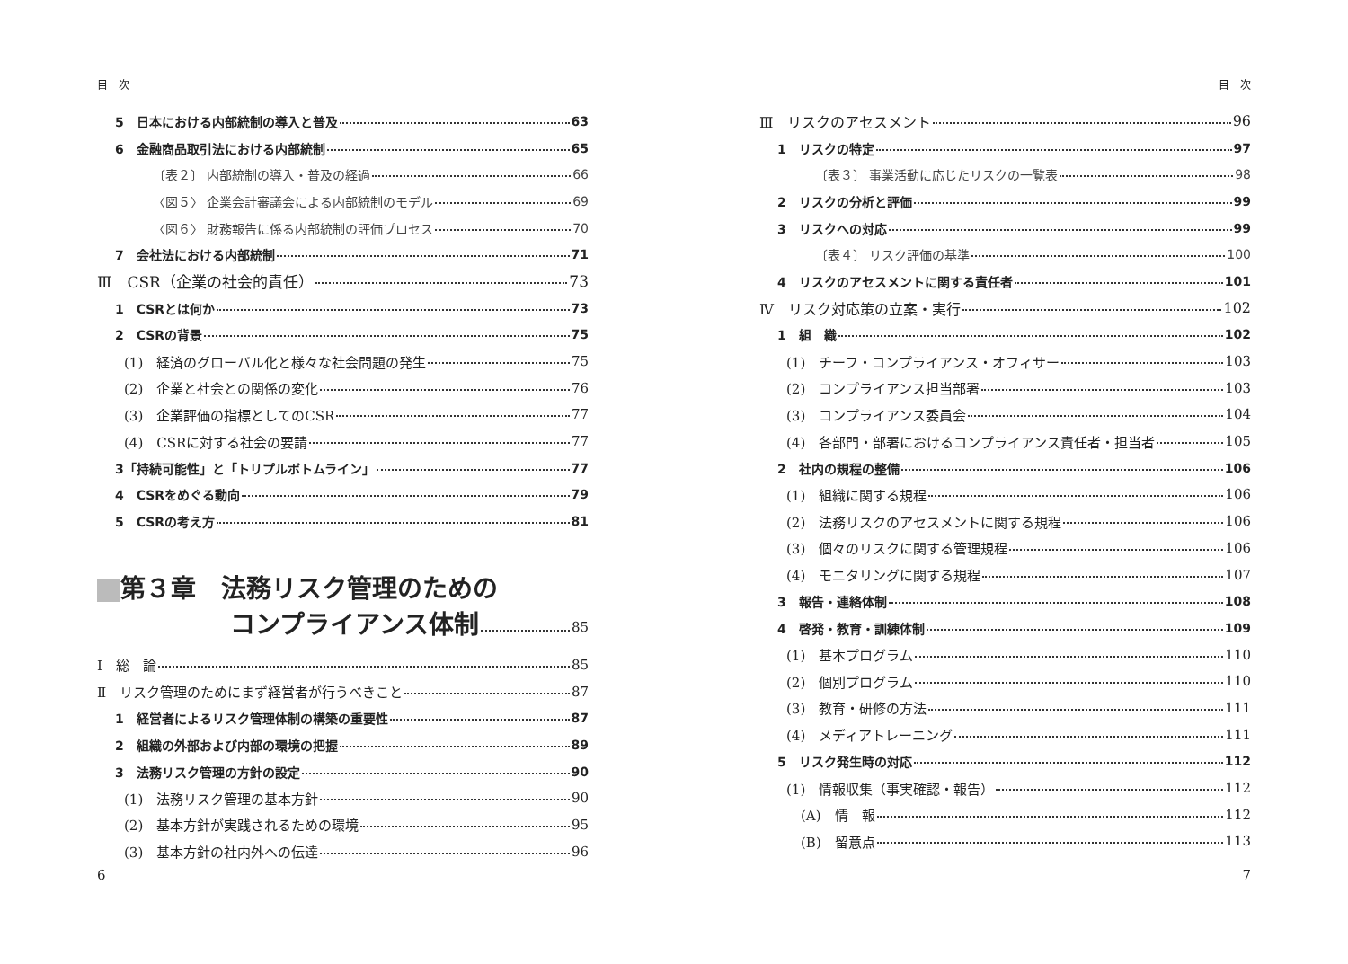目　次
5　日本における内部統制の導入と普及 63
6　金融商品取引法における内部統制 65
〔表２〕 内部統制の導入・普及の経過 66
〈図５〉 企業会計審議会による内部統制のモデル 69
〈図６〉 財務報告に係る内部統制の評価プロセス 70
7　会社法における内部統制 71
Ⅲ　CSR（企業の社会的責任） 73
1　CSRとは何か 73
2　CSRの背景 75
(1)　経済のグローバル化と様々な社会問題の発生 75
(2)　企業と社会との関係の変化 76
(3)　企業評価の指標としてのCSR 77
(4)　CSRに対する社会の要請 77
3「持続可能性」と「トリプルボトムライン」 77
4　CSRをめぐる動向 79
5　CSRの考え方 81
第３章　法務リスク管理のための
コンプライアンス体制 85
Ⅰ　総　論 85
Ⅱ　リスク管理のためにまず経営者が行うべきこと 87
1　経営者によるリスク管理体制の構築の重要性 87
2　組織の外部および内部の環境の把握 89
3　法務リスク管理の方針の設定 90
(1)　法務リスク管理の基本方針 90
(2)　基本方針が実践されるための環境 95
(3)　基本方針の社内外への伝達 96
6
目　次
Ⅲ　リスクのアセスメント 96
1　リスクの特定 97
〔表３〕 事業活動に応じたリスクの一覧表 98
2　リスクの分析と評価 99
3　リスクへの対応 99
〔表４〕 リスク評価の基準 100
4　リスクのアセスメントに関する責任者 101
Ⅳ　リスク対応策の立案・実行 102
1　組　織 102
(1)　チーフ・コンプライアンス・オフィサー 103
(2)　コンプライアンス担当部署 103
(3)　コンプライアンス委員会 104
(4)　各部門・部署におけるコンプライアンス責任者・担当者 105
2　社内の規程の整備 106
(1)　組織に関する規程 106
(2)　法務リスクのアセスメントに関する規程 106
(3)　個々のリスクに関する管理規程 106
(4)　モニタリングに関する規程 107
3　報告・連絡体制 108
4　啓発・教育・訓練体制 109
(1)　基本プログラム 110
(2)　個別プログラム 110
(3)　教育・研修の方法 111
(4)　メディアトレーニング 111
5　リスク発生時の対応 112
(1)　情報収集（事実確認・報告） 112
(A)　情　報 112
(B)　留意点 113
7